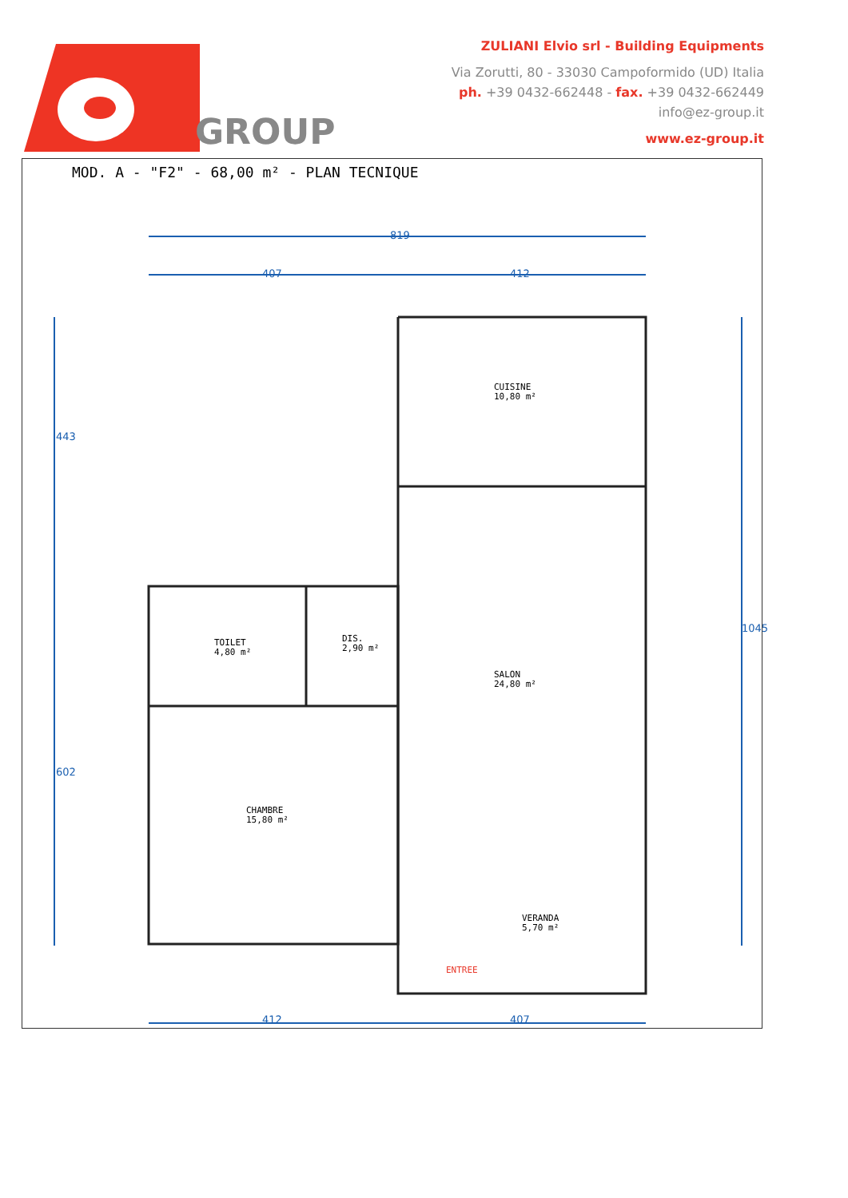GROUP
ZULIANI Elvio srl - Building Equipments
Via Zorutti, 80 - 33030 Campoformido (UD) Italia
ph. +39 0432-662448 - fax. +39 0432-662449
info@ez-group.it
www.ez-group.it
MOD. A - "F2" - 68,00 m² - PLAN TECNIQUE
819
407 412
443
602
1045
CUISINE
10,80 m²
SALON
24,80 m²
TOILET
4,80 m²
DIS.
2,90 m²
CHAMBRE
15,80 m²
VERANDA
5,70 m²
ENTREE
412 407